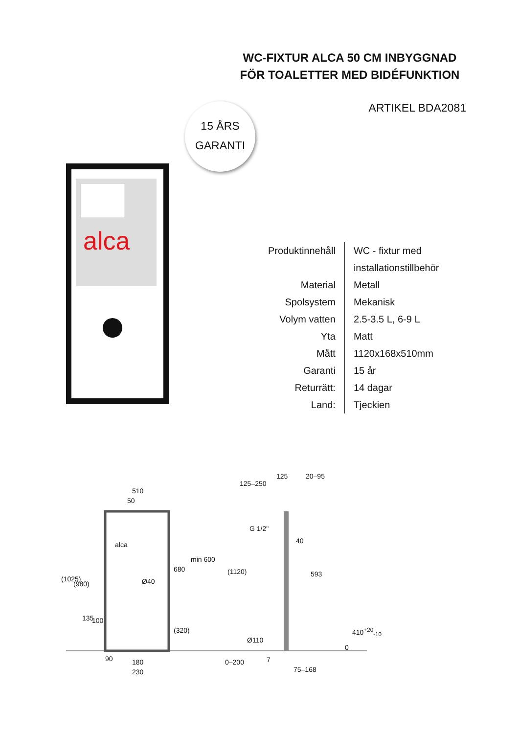WC-FIXTUR ALCA 50 CM INBYGGNAD FÖR TOALETTER MED BIDÉFUNKTION
ARTIKEL BDA2081
15 ÅRS
GARANTI
alca
| Produktinnehåll | WC - fixtur med installationstillbehör |
| Material | Metall |
| Spolsystem | Mekanisk |
| Volym vatten | 2.5-3.5 L, 6-9 L |
| Yta | Matt |
| Mått | 1120x168x510mm |
| Garanti | 15 år |
| Returrätt: | 14 dagar |
| Land: | Tjeckien |
510
50
125–250
125 20–95
G 1/2"
40 alca
(1025)
(980)
680
min 600
(1120) 593
Ø40
135 100
(320)
Ø110
410<sup>+20</sup><sub>-10</sub>
0
90 180
230
0–200 7
75–168